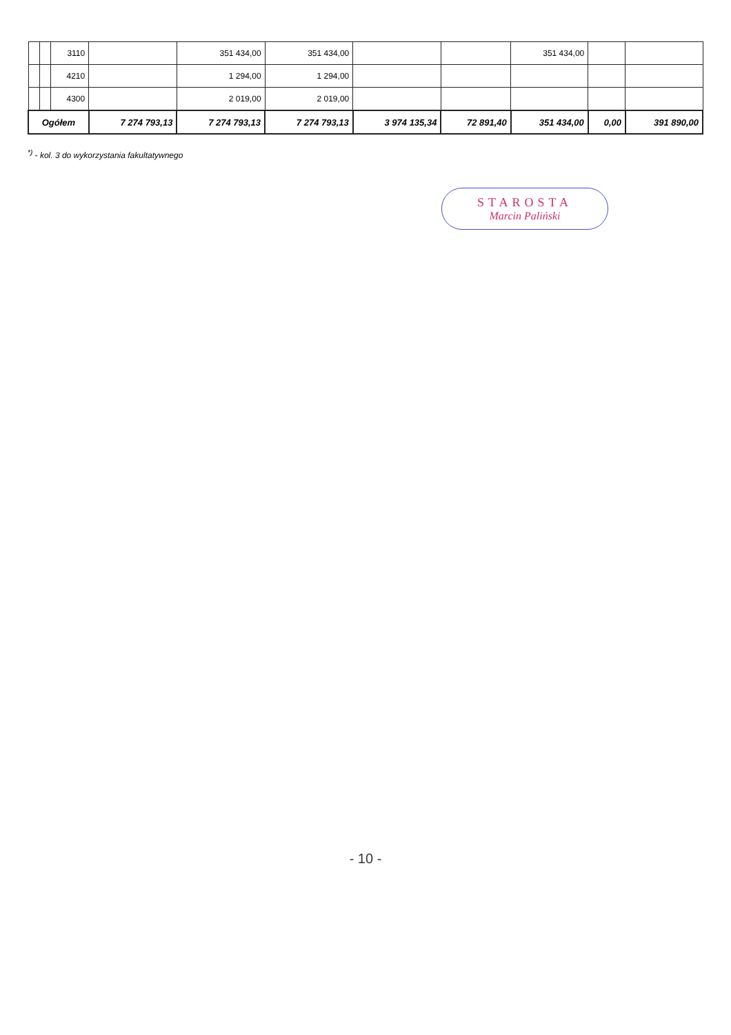| | | 3110 | | 351 434,00 | 351 434,00 | | | 351 434,00 | | |
| | | 4210 | | 1 294,00 | 1 294,00 | | | | | |
| | | 4300 | | 2 019,00 | 2 019,00 | | | | | |
| Ogółem | | | 7 274 793,13 | 7 274 793,13 | 7 274 793,13 | 3 974 135,34 | 72 891,40 | 351 434,00 | 0,00 | 391 890,00 |
<sup>*)</sup> - kol. 3 do wykorzystania fakultatywnego
STAROSTA
Marcin Paliński
- 10 -